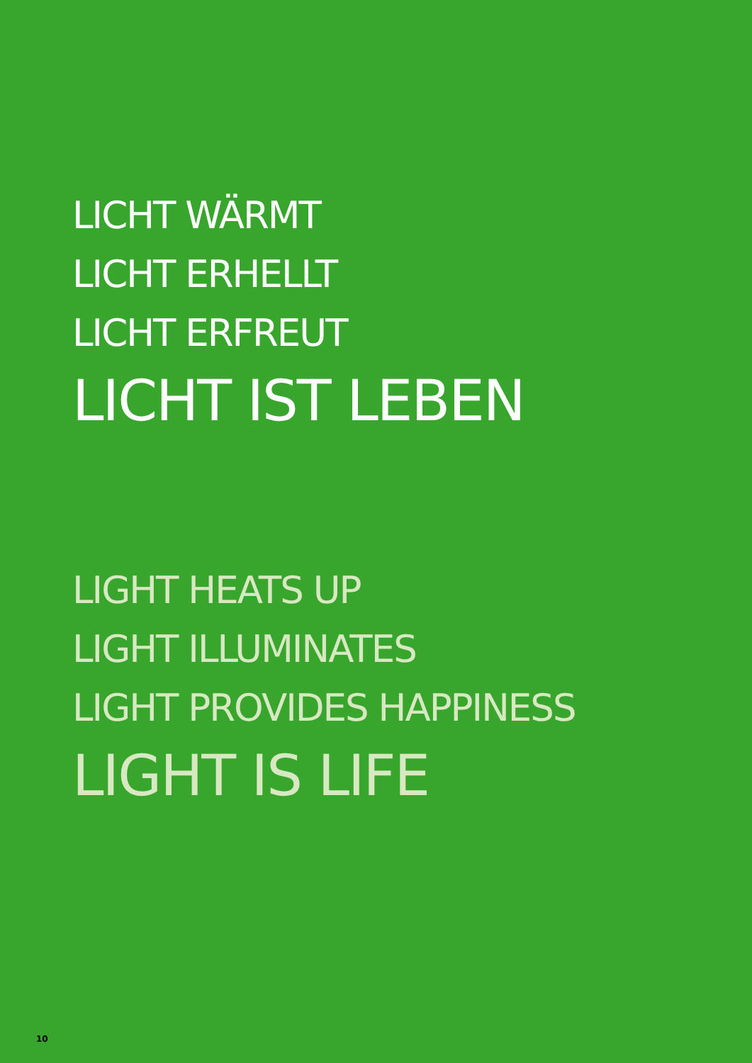LICHT WÄRMT
LICHT ERHELLT
LICHT ERFREUT
LICHT IST LEBEN
LIGHT HEATS UP
LIGHT ILLUMINATES
LIGHT PROVIDES HAPPINESS
LIGHT IS LIFE
10